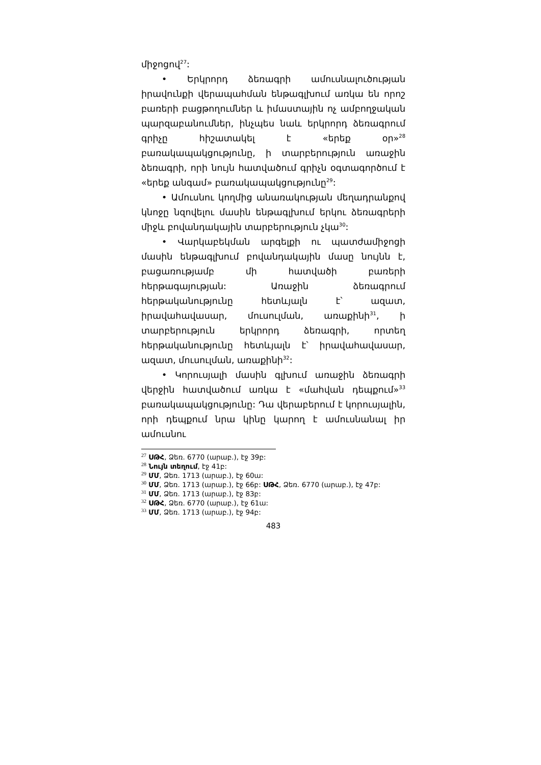միջոցով<sup>27</sup>:
• Երկրորդ ձեռագրի ամուսնալուծության իրավունքի վերապահման ենթագլխում առկա են որոշ բառերի բացթողումներ և իմաստային ոչ ամբողջական պարզաբանումներ, ինչպես նաև երկրորդ ձեռագրում գրիչը հիշատակել է «երեք օր»<sup>28</sup> բառակապակցությունը, ի տարբերություն առաջին ձեռագրի, որի նույն հատվածում գրիչն օգտագործում է «երեք անգամ» բառակապակցությունը<sup>29</sup>:
• Ամուսնու կողմից անառակության մեղադրանքով կնոջը նզովելու մասին ենթագլխում երկու ձեռագրերի միջև բովանդակային տարբերություն չկա<sup>30</sup>:
• Վարկաբեկման արգելքի ու պատժամիջոցի մասին ենթագլխում բովանդակային մասը նույնն է, բացառությամբ մի հատվածի բառերի հերթագայության: Առաջին ձեռագրում հերթականությունը հետևյալն է՝ ազատ, իրավահավասար, մուսուլման, առաքինի<sup>31</sup>, ի տարբերություն երկրորդ ձեռագրի, որտեղ հերթականությունը հետևյալն է՝ իրավահավասար, ազատ, մուսուլման, առաքինի<sup>32</sup>:
• Կորուսյալի մասին գլխում առաջին ձեռագրի վերջին հատվածում առկա է «մահվան դեպքում»<sup>33</sup> բառակապակցությունը: Դա վերաբերում է կորուսյալին, որի դեպքում նրա կինը կարող է ամուսնանալ իր ամուսնու
<sup>27</sup> ՍԹՀ, Ձեռ. 6770 (արաբ.), էջ 39բ:
<sup>28</sup> Նույն տեղում, էջ 41բ:
<sup>29</sup> ՄՄ, Ձեռ. 1713 (արաբ.), էջ 60ա:
<sup>30</sup> ՄՄ, Ձեռ. 1713 (արաբ.), էջ 66բ: ՍԹՀ, Ձեռ. 6770 (արաբ.), էջ 47բ:
<sup>31</sup> ՄՄ, Ձեռ. 1713 (արաբ.), էջ 83բ:
<sup>32</sup> ՍԹՀ, Ձեռ. 6770 (արաբ.), էջ 61ա:
<sup>33</sup> ՄՄ, Ձեռ. 1713 (արաբ.), էջ 94բ:
483